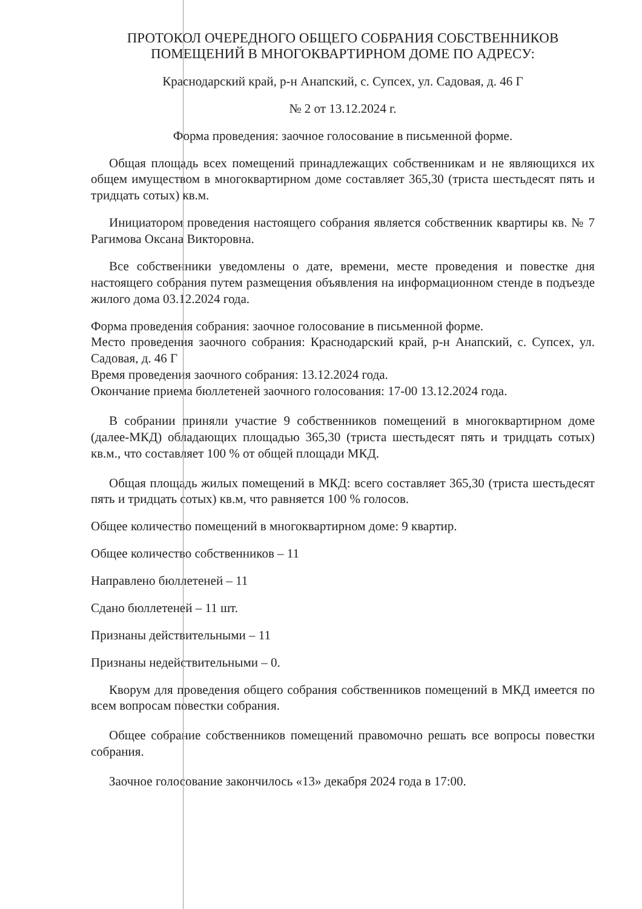ПРОТОКОЛ ОЧЕРЕДНОГО ОБЩЕГО СОБРАНИЯ СОБСТВЕННИКОВ ПОМЕЩЕНИЙ В МНОГОКВАРТИРНОМ ДОМЕ ПО АДРЕСУ:
Краснодарский край, р-н Анапский, с. Супсех, ул. Садовая, д. 46 Г
№ 2 от 13.12.2024 г.
Форма проведения: заочное голосование в письменной форме.
Общая площадь всех помещений принадлежащих собственникам и не являющихся их общем имуществом в многоквартирном доме составляет 365,30 (триста шестьдесят пять и тридцать сотых) кв.м.
Инициатором проведения настоящего собрания является собственник квартиры кв. № 7 Рагимова Оксана Викторовна.
Все собственники уведомлены о дате, времени, месте проведения и повестке дня настоящего собрания путем размещения объявления на информационном стенде в подъезде жилого дома 03.12.2024 года.
Форма проведения собрания: заочное голосование в письменной форме.
Место проведения заочного собрания: Краснодарский край, р-н Анапский, с. Супсех, ул. Садовая, д. 46 Г
Время проведения заочного собрания: 13.12.2024 года.
Окончание приема бюллетеней заочного голосования: 17-00 13.12.2024 года.
В собрании приняли участие 9 собственников помещений в многоквартирном доме (далее-МКД) обладающих площадью 365,30 (триста шестьдесят пять и тридцать сотых) кв.м., что составляет 100 % от общей площади МКД.
Общая площадь жилых помещений в МКД: всего составляет 365,30 (триста шестьдесят пять и тридцать сотых) кв.м, что равняется 100 % голосов.
Общее количество помещений в многоквартирном доме: 9 квартир.
Общее количество собственников – 11
Направлено бюллетеней – 11
Сдано бюллетеней – 11 шт.
Признаны действительными – 11
Признаны недействительными – 0.
Кворум для проведения общего собрания собственников помещений в МКД имеется по всем вопросам повестки собрания.
Общее собрание собственников помещений правомочно решать все вопросы повестки собрания.
Заочное голосование закончилось «13» декабря 2024 года в 17:00.